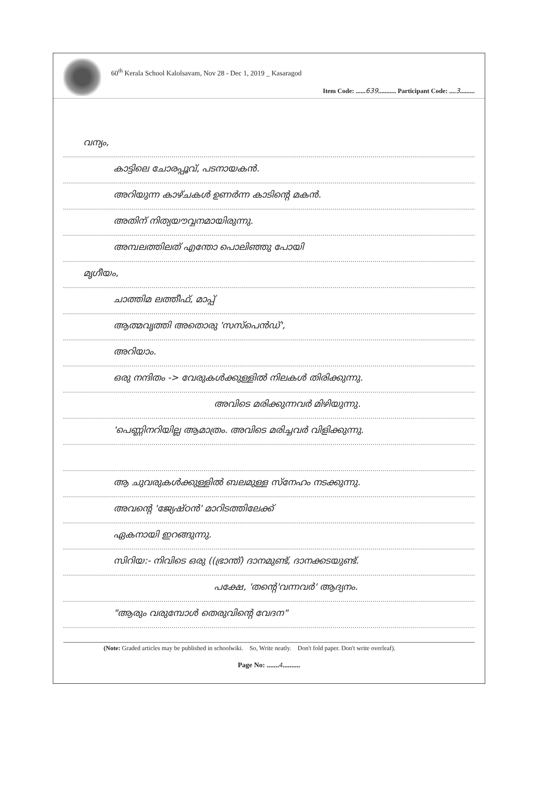60<sup>th</sup> Kerala School Kalolsavam, Nov 28 - Dec 1, 2019 _ Kasaragod
Item Code: ......639........... Participant Code: ....3.........
വന്യം,
കാട്ടിലെ ചോരപ്പൂവ്, പടനായകൻ.
അറിയുന്ന കാഴ്ചകൾ ഉണർന്ന കാടിന്റെ മകൻ.
അതിന് നിത്യയൗവ്വനമായിരുന്നു.
അമ്പലത്തിലത് എന്തോ പൊലിഞ്ഞു പോയി
മൃഗീയം,
ചാത്തിമ ലത്തീഫ്, മാപ്പ്
ആത്മവൃത്തി അതൊരു 'സസ്പെൻഡ്',
അറിയാം.
ഒരു നന്ദിതം -> വേരുകൾക്കുള്ളിൽ നിലകൾ തിരിക്കുന്നു.
അവിടെ മരിക്കുന്നവർ മിഴിയുന്നു.
'പെണ്ണിനറിയില്ല ആമാത്രം. അവിടെ മരിച്ചവർ വിളിക്കുന്നു.
ആ ചുവരുകൾക്കുള്ളിൽ ബലമുള്ള സ്നേഹം നടക്കുന്നു.
അവന്റെ 'ജ്യേഷ്ഠൻ' മാറിടത്തിലേക്ക്
ഏകനായി ഇറങ്ങുന്നു.
സിറിയ:- നിവിടെ ഒരു ((ഭ്രാന്ത്) ദാനമുണ്ട്, ദാനക്കടയുണ്ട്.
പക്ഷേ, 'തന്റെ'വന്നവർ' ആദ്യനം.
"ആരും വരുമ്പോൾ തെരുവിന്റെ വേദന"
(Note: Graded articles may be published in schoolwiki. So, Write neatly. Don't fold paper. Don't write overleaf).
Page No: .......4..........